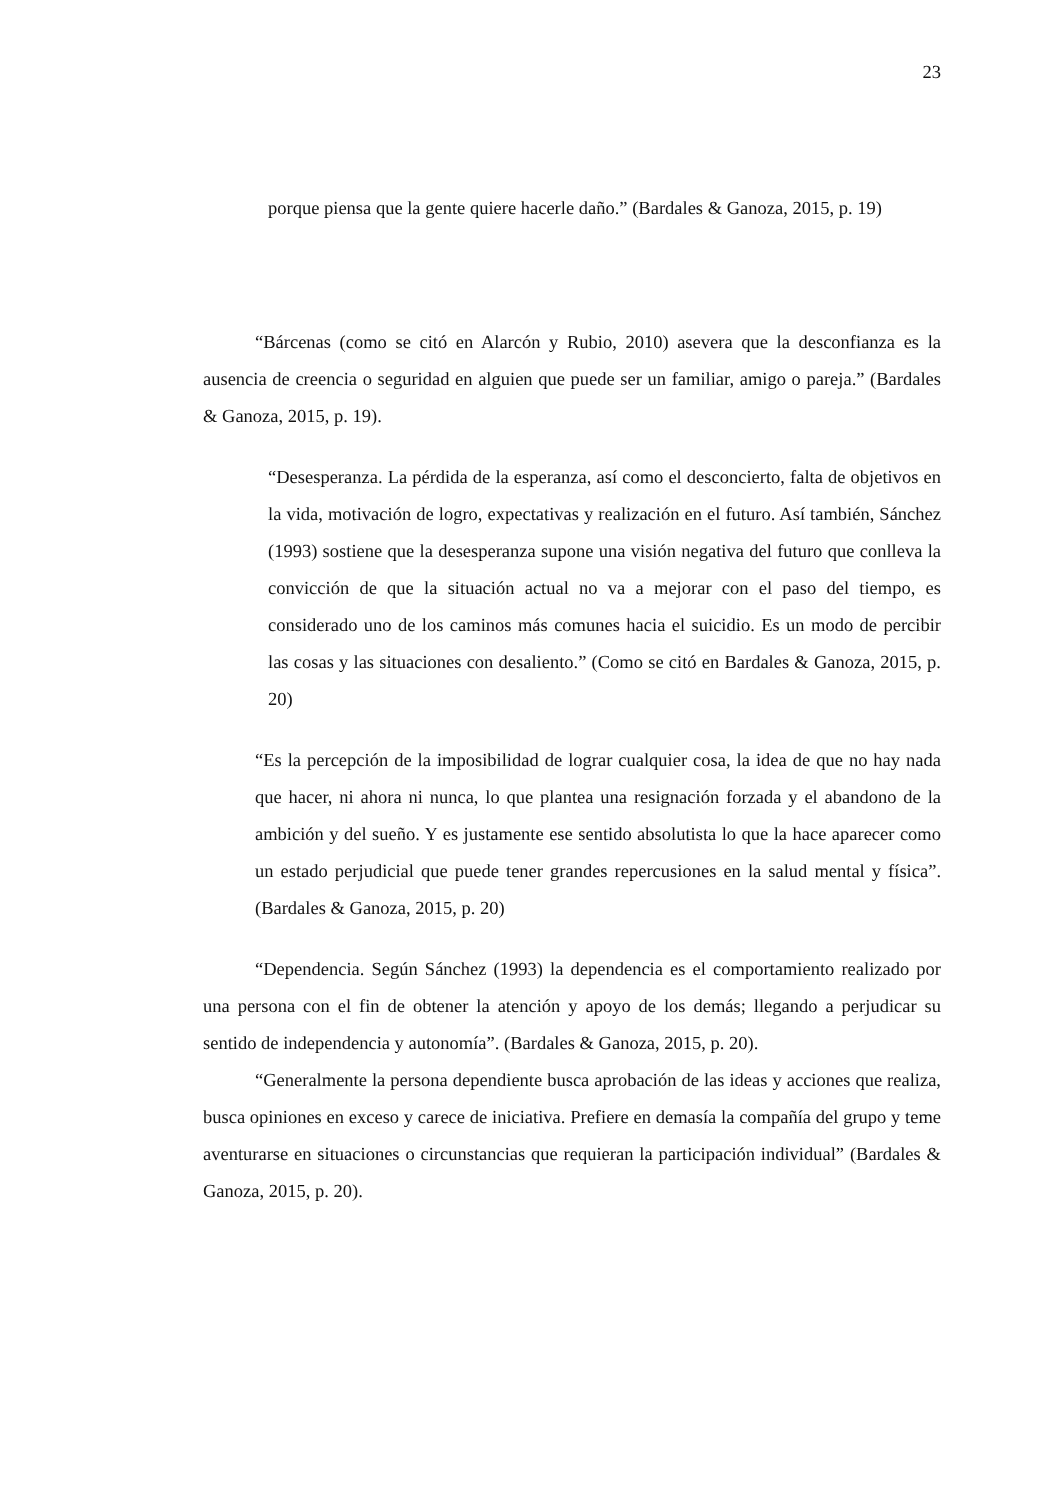23
porque piensa que la gente quiere hacerle daño.” (Bardales & Ganoza, 2015, p. 19)
“Bárcenas (como se citó en Alarcón y Rubio, 2010) asevera que la desconfianza es la ausencia de creencia o seguridad en alguien que puede ser un familiar, amigo o pareja.” (Bardales & Ganoza, 2015, p. 19).
“Desesperanza. La pérdida de la esperanza, así como el desconcierto, falta de objetivos en la vida, motivación de logro, expectativas y realización en el futuro. Así también, Sánchez (1993) sostiene que la desesperanza supone una visión negativa del futuro que conlleva la convicción de que la situación actual no va a mejorar con el paso del tiempo, es considerado uno de los caminos más comunes hacia el suicidio. Es un modo de percibir las cosas y las situaciones con desaliento.” (Como se citó en Bardales & Ganoza, 2015, p. 20)
“Es la percepción de la imposibilidad de lograr cualquier cosa, la idea de que no hay nada que hacer, ni ahora ni nunca, lo que plantea una resignación forzada y el abandono de la ambición y del sueño. Y es justamente ese sentido absolutista lo que la hace aparecer como un estado perjudicial que puede tener grandes repercusiones en la salud mental y física”. (Bardales & Ganoza, 2015, p. 20)
“Dependencia. Según Sánchez (1993) la dependencia es el comportamiento realizado por una persona con el fin de obtener la atención y apoyo de los demás; llegando a perjudicar su sentido de independencia y autonomía”. (Bardales & Ganoza, 2015, p. 20).
“Generalmente la persona dependiente busca aprobación de las ideas y acciones que realiza, busca opiniones en exceso y carece de iniciativa. Prefiere en demasía la compañía del grupo y teme aventurarse en situaciones o circunstancias que requieran la participación individual” (Bardales & Ganoza, 2015, p. 20).